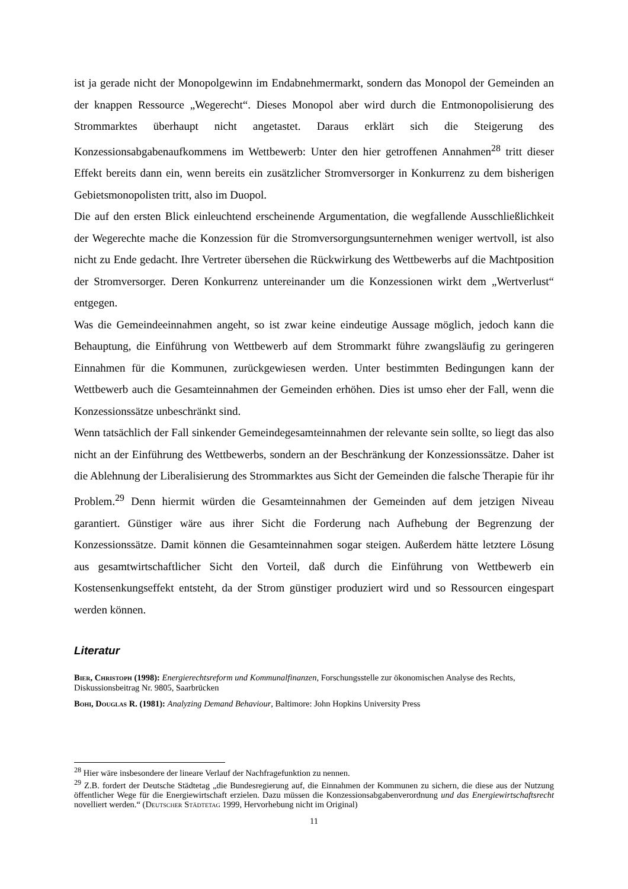ist ja gerade nicht der Monopolgewinn im Endabnehmermarkt, sondern das Monopol der Gemeinden an der knappen Ressource „Wegerecht“. Dieses Monopol aber wird durch die Entmonopolisierung des Strommarktes überhaupt nicht angetastet. Daraus erklärt sich die Steigerung des Konzessionsabgabenaufkommens im Wettbewerb: Unter den hier getroffenen Annahmen<sup>28</sup> tritt dieser Effekt bereits dann ein, wenn bereits ein zusätzlicher Stromversorger in Konkurrenz zu dem bisherigen Gebietsmonopolisten tritt, also im Duopol.
Die auf den ersten Blick einleuchtend erscheinende Argumentation, die wegfallende Ausschließlichkeit der Wegerechte mache die Konzession für die Stromversorgungsunternehmen weniger wertvoll, ist also nicht zu Ende gedacht. Ihre Vertreter übersehen die Rückwirkung des Wettbewerbs auf die Machtposition der Stromversorger. Deren Konkurrenz untereinander um die Konzessionen wirkt dem „Wertverlust“ entgegen.
Was die Gemeindeeinnahmen angeht, so ist zwar keine eindeutige Aussage möglich, jedoch kann die Behauptung, die Einführung von Wettbewerb auf dem Strommarkt führe zwangsläufig zu geringeren Einnahmen für die Kommunen, zurückgewiesen werden. Unter bestimmten Bedingungen kann der Wettbewerb auch die Gesamteinnahmen der Gemeinden erhöhen. Dies ist umso eher der Fall, wenn die Konzessionssätze unbeschränkt sind.
Wenn tatsächlich der Fall sinkender Gemeindegesamteinnahmen der relevante sein sollte, so liegt das also nicht an der Einführung des Wettbewerbs, sondern an der Beschränkung der Konzessionssätze. Daher ist die Ablehnung der Liberalisierung des Strommarktes aus Sicht der Gemeinden die falsche Therapie für ihr Problem.<sup>29</sup> Denn hiermit würden die Gesamteinnahmen der Gemeinden auf dem jetzigen Niveau garantiert. Günstiger wäre aus ihrer Sicht die Forderung nach Aufhebung der Begrenzung der Konzessionssätze. Damit können die Gesamteinnahmen sogar steigen. Außerdem hätte letztere Lösung aus gesamtwirtschaftlicher Sicht den Vorteil, daß durch die Einführung von Wettbewerb ein Kostensenkungseffekt entsteht, da der Strom günstiger produziert wird und so Ressourcen eingespart werden können.
Literatur
Bier, Christoph (1998): Energierechtsreform und Kommunalfinanzen, Forschungsstelle zur ökonomischen Analyse des Rechts, Diskussionsbeitrag Nr. 9805, Saarbrücken
Bohi, Douglas R. (1981): Analyzing Demand Behaviour, Baltimore: John Hopkins University Press
<sup>28</sup> Hier wäre insbesondere der lineare Verlauf der Nachfragefunktion zu nennen.
<sup>29</sup> Z.B. fordert der Deutsche Städtetag „die Bundesregierung auf, die Einnahmen der Kommunen zu sichern, die diese aus der Nutzung öffentlicher Wege für die Energiewirtschaft erzielen. Dazu müssen die Konzessionsabgabenverordnung und das Energiewirtschaftsrecht novelliert werden.“ (Deutscher Städtetag 1999, Hervorhebung nicht im Original)
11